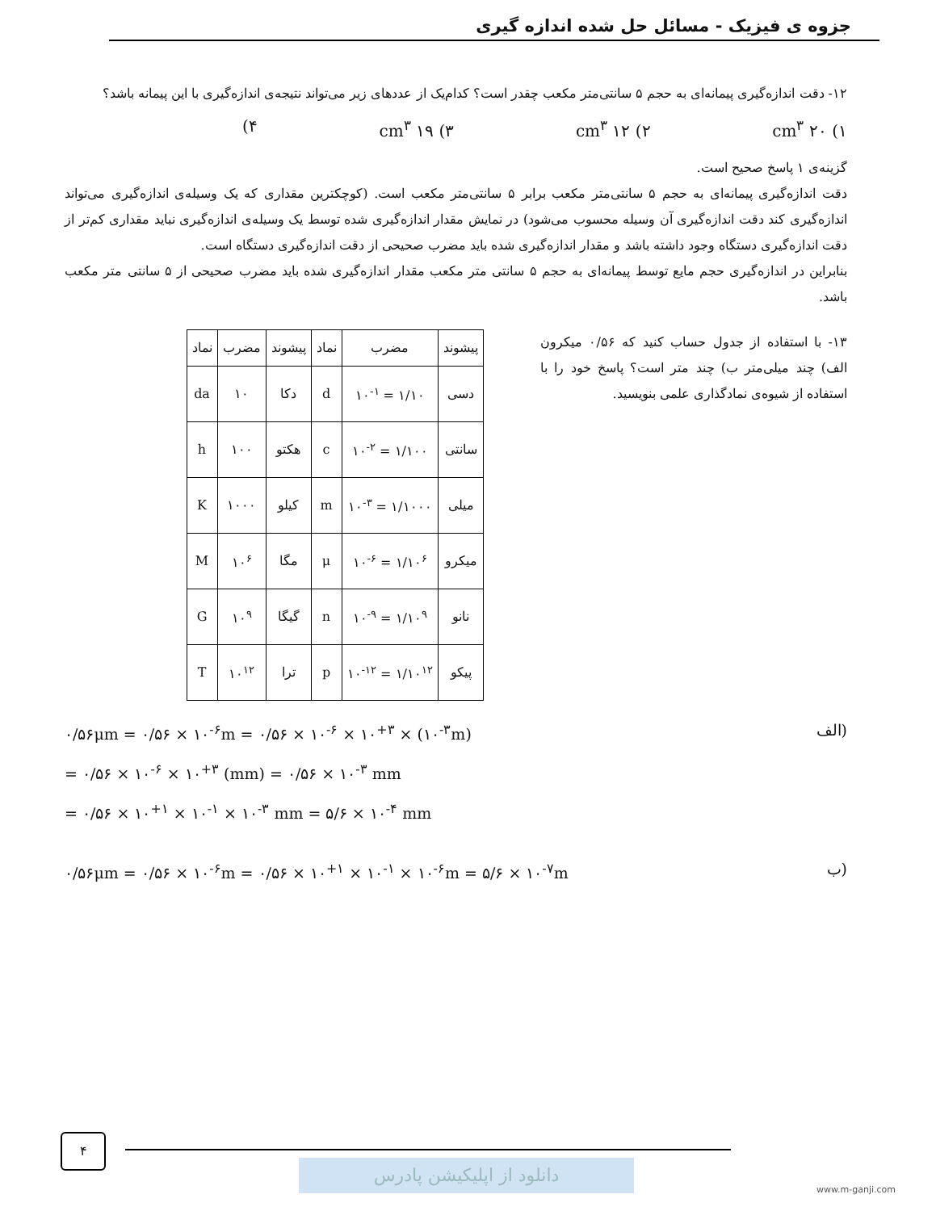جزوه ی فیزیک - مسائل حل شده اندازه گیری
۱۲- دقت اندازه‌گیری پیمانه‌ای به حجم ۵ سانتی‌متر مکعب چقدر است؟ کدام‌یک از عددهای زیر می‌تواند نتیجه‌ی اندازه‌گیری با این پیمانه باشد؟
۱) ۲۰ cm<sup>۳</sup> ۲) ۱۲ cm<sup>۳</sup> ۳) ۱۹ cm<sup>۳</sup> ۴)
گزینه‌ی ۱ پاسخ صحیح است.
دقت اندازه‌گیری پیمانه‌ای به حجم ۵ سانتی‌متر مکعب برابر ۵ سانتی‌متر مکعب است. (کوچکترین مقداری که یک وسیله‌ی اندازه‌گیری می‌تواند اندازه‌گیری کند دقت اندازه‌گیری آن وسیله محسوب می‌شود) در نمایش مقدار اندازه‌گیری شده توسط یک وسیله‌ی اندازه‌گیری نباید مقداری کم‌تر از دقت اندازه‌گیری دستگاه وجود داشته باشد و مقدار اندازه‌گیری شده باید مضرب صحیحی از دقت اندازه‌گیری دستگاه است.
بنابراین در اندازه‌گیری حجم مایع توسط پیمانه‌ای به حجم ۵ سانتی متر مکعب مقدار اندازه‌گیری شده باید مضرب صحیحی از ۵ سانتی متر مکعب باشد.
۱۳- با استفاده از جدول حساب کنید که ۰/۵۶ میکرون الف) چند میلی‌متر ب) چند متر است؟ پاسخ خود را با استفاده از شیوه‌ی نمادگذاری علمی بنویسید.
| پیشوند | مضرب | نماد | پیشوند | مضرب | نماد |
| --- | --- | --- | --- | --- | --- |
| دسی | ۱/۱۰ = ۱۰<sup>-۱</sup> | d | دکا | ۱۰ | da |
| سانتی | ۱/۱۰۰ = ۱۰<sup>-۲</sup> | c | هکتو | ۱۰۰ | h |
| میلی | ۱/۱۰۰۰ = ۱۰<sup>-۳</sup> | m | کیلو | ۱۰۰۰ | K |
| میکرو | ۱/۱۰<sup>۶</sup> = ۱۰<sup>-۶</sup> | μ | مگا | ۱۰<sup>۶</sup> | M |
| نانو | ۱/۱۰<sup>۹</sup> = ۱۰<sup>-۹</sup> | n | گیگا | ۱۰<sup>۹</sup> | G |
| پیکو | ۱/۱۰<sup>۱۲</sup> = ۱۰<sup>-۱۲</sup> | p | ترا | ۱۰<sup>۱۲</sup> | T |
الف) ۰/۵۶μm = ۰/۵۶ × ۱۰<sup>-۶</sup>m = ۰/۵۶ × ۱۰<sup>-۶</sup> × ۱۰<sup>+۳</sup> × (۱۰<sup>-۳</sup>m)
= ۰/۵۶ × ۱۰<sup>-۶</sup> × ۱۰<sup>+۳</sup> (mm) = ۰/۵۶ × ۱۰<sup>-۳</sup> mm
= ۰/۵۶ × ۱۰<sup>+۱</sup> × ۱۰<sup>-۱</sup> × ۱۰<sup>-۳</sup> mm = ۵/۶ × ۱۰<sup>-۴</sup> mm
ب) ۰/۵۶μm = ۰/۵۶ × ۱۰<sup>-۶</sup>m = ۰/۵۶ × ۱۰<sup>+۱</sup> × ۱۰<sup>-۱</sup> × ۱۰<sup>-۶</sup>m = ۵/۶ × ۱۰<sup>-۷</sup>m
۴
دانلود از اپلیکیشن پادرس www.m-ganji.com